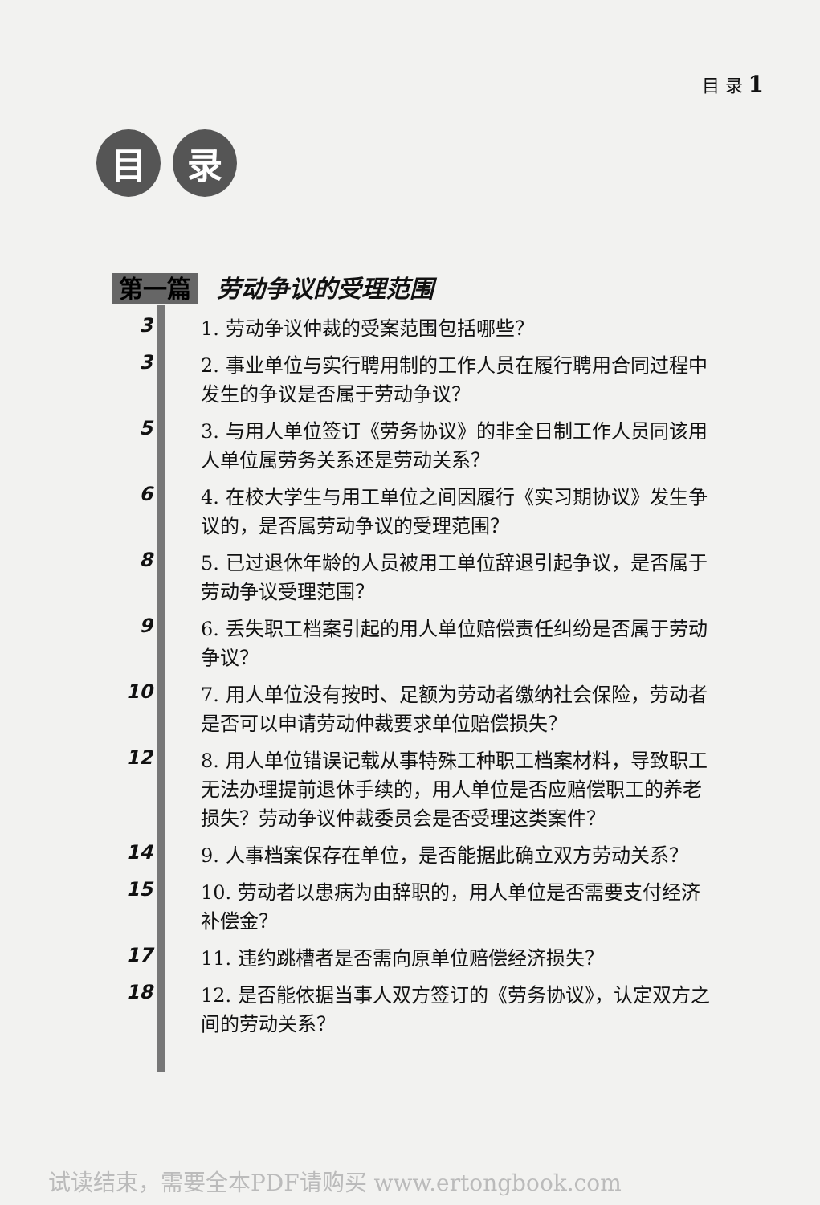目 录 1
目 录
第一篇 劳动争议的受理范围
3
1. 劳动争议仲裁的受案范围包括哪些？
3
2. 事业单位与实行聘用制的工作人员在履行聘用合同过程中发生的争议是否属于劳动争议？
5
3. 与用人单位签订《劳务协议》的非全日制工作人员同该用人单位属劳务关系还是劳动关系？
6
4. 在校大学生与用工单位之间因履行《实习期协议》发生争议的，是否属劳动争议的受理范围？
8
5. 已过退休年龄的人员被用工单位辞退引起争议，是否属于劳动争议受理范围？
9
6. 丢失职工档案引起的用人单位赔偿责任纠纷是否属于劳动争议？
10
7. 用人单位没有按时、足额为劳动者缴纳社会保险，劳动者是否可以申请劳动仲裁要求单位赔偿损失？
12
8. 用人单位错误记载从事特殊工种职工档案材料，导致职工无法办理提前退休手续的，用人单位是否应赔偿职工的养老损失？劳动争议仲裁委员会是否受理这类案件？
14
9. 人事档案保存在单位，是否能据此确立双方劳动关系？
15
10. 劳动者以患病为由辞职的，用人单位是否需要支付经济补偿金？
17
11. 违约跳槽者是否需向原单位赔偿经济损失？
18
12. 是否能依据当事人双方签订的《劳务协议》，认定双方之间的劳动关系？
试读结束，需要全本PDF请购买 www.ertongbook.com